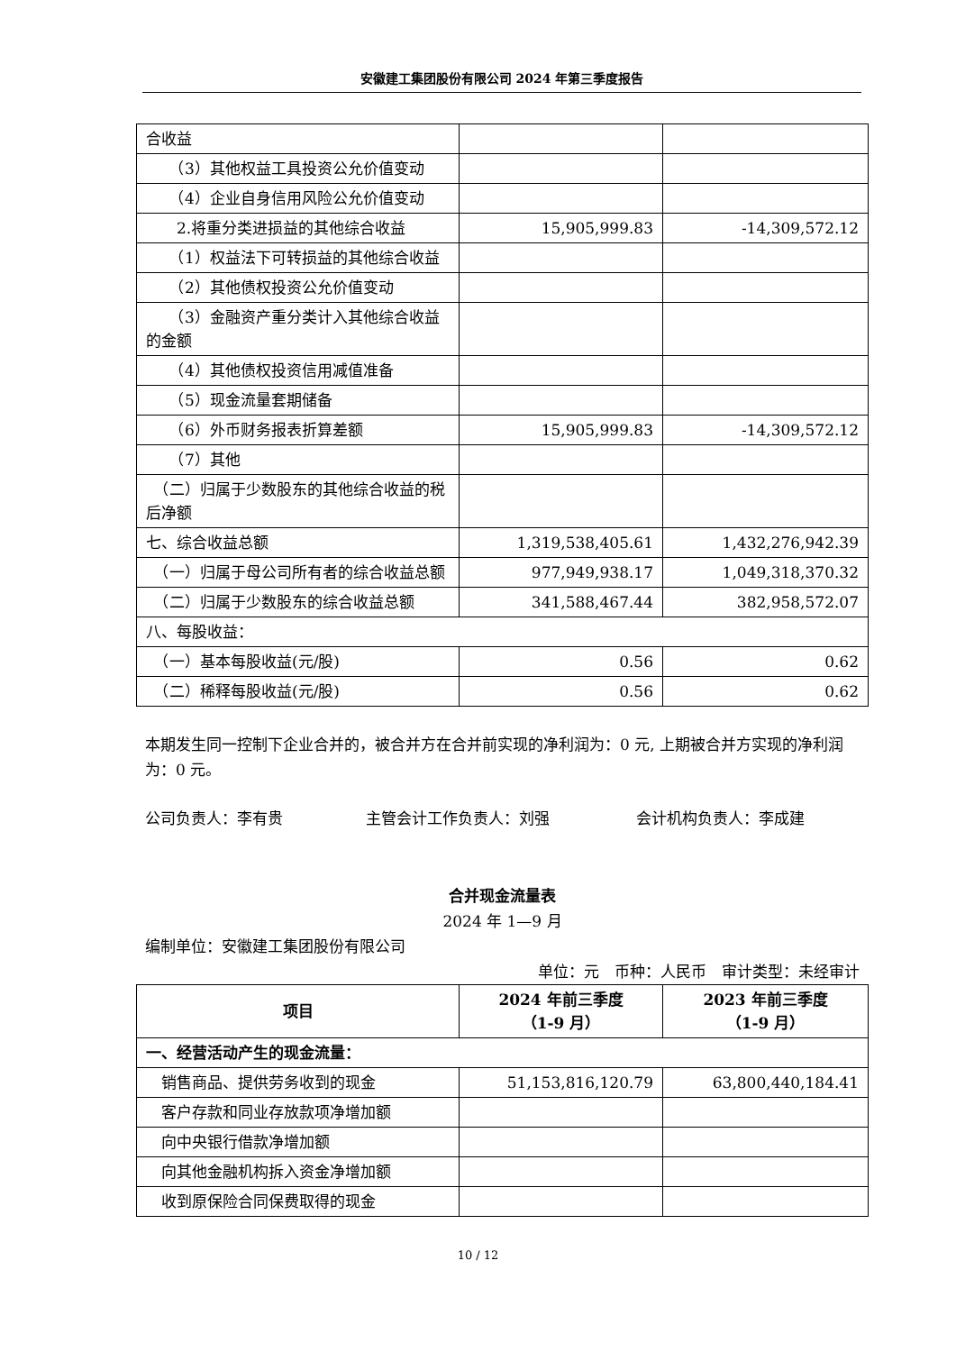安徽建工集团股份有限公司 2024 年第三季度报告
| 合收益 | | |
| （3）其他权益工具投资公允价值变动 | | |
| （4）企业自身信用风险公允价值变动 | | |
| 2.将重分类进损益的其他综合收益 | 15,905,999.83 | -14,309,572.12 |
| （1）权益法下可转损益的其他综合收益 | | |
| （2）其他债权投资公允价值变动 | | |
| （3）金融资产重分类计入其他综合收益的金额 | | |
| （4）其他债权投资信用减值准备 | | |
| （5）现金流量套期储备 | | |
| （6）外币财务报表折算差额 | 15,905,999.83 | -14,309,572.12 |
| （7）其他 | | |
| （二）归属于少数股东的其他综合收益的税后净额 | | |
| 七、综合收益总额 | 1,319,538,405.61 | 1,432,276,942.39 |
| （一）归属于母公司所有者的综合收益总额 | 977,949,938.17 | 1,049,318,370.32 |
| （二）归属于少数股东的综合收益总额 | 341,588,467.44 | 382,958,572.07 |
| 八、每股收益： | | |
| （一）基本每股收益(元/股) | 0.56 | 0.62 |
| （二）稀释每股收益(元/股) | 0.56 | 0.62 |
本期发生同一控制下企业合并的，被合并方在合并前实现的净利润为：0 元, 上期被合并方实现的净利润为：0 元。
公司负责人：李有贵 主管会计工作负责人：刘强 会计机构负责人：李成建
合并现金流量表
2024 年 1—9 月
编制单位：安徽建工集团股份有限公司
单位：元　币种：人民币　审计类型：未经审计
| 项目 | 2024 年前三季度 （1-9 月） | 2023 年前三季度 （1-9 月） |
| --- | --- | --- |
| 一、经营活动产生的现金流量： | | |
| 销售商品、提供劳务收到的现金 | 51,153,816,120.79 | 63,800,440,184.41 |
| 客户存款和同业存放款项净增加额 | | |
| 向中央银行借款净增加额 | | |
| 向其他金融机构拆入资金净增加额 | | |
| 收到原保险合同保费取得的现金 | | |
10 / 12